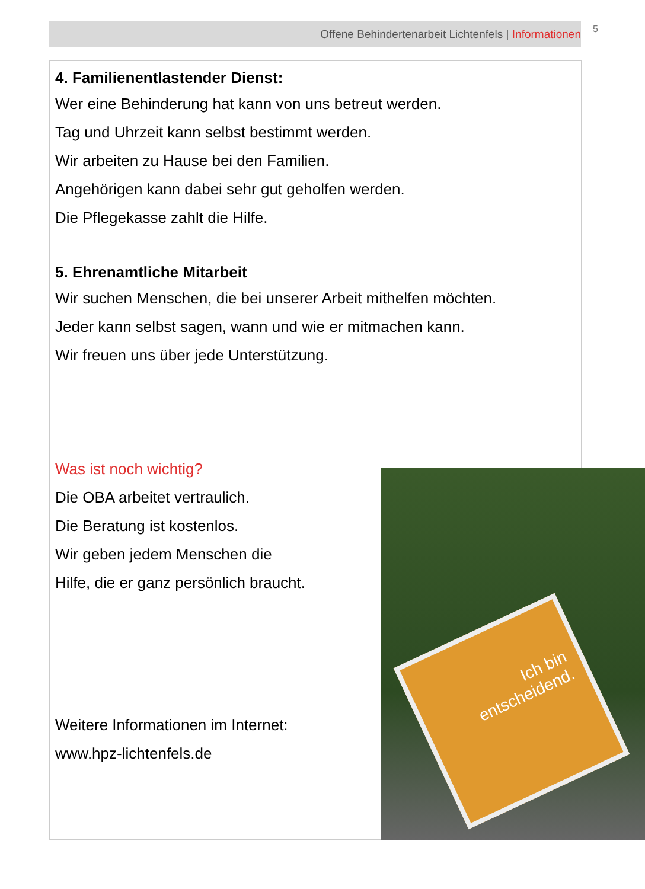Offene Behindertenarbeit Lichtenfels | Informationen 5
4. Familienentlastender Dienst:
Wer eine Behinderung hat kann von uns betreut werden.
Tag und Uhrzeit kann selbst bestimmt werden.
Wir arbeiten zu Hause bei den Familien.
Angehörigen kann dabei sehr gut geholfen werden.
Die Pflegekasse zahlt die Hilfe.
5. Ehrenamtliche Mitarbeit
Wir suchen Menschen, die bei unserer Arbeit mithelfen möchten.
Jeder kann selbst sagen, wann und wie er mitmachen kann.
Wir freuen uns über jede Unterstützung.
Was ist noch wichtig?
Die OBA arbeitet vertraulich.
Die Beratung ist kostenlos.
Wir geben jedem Menschen die
Hilfe, die er ganz persönlich braucht.
Weitere Informationen im Internet:
www.hpz-lichtenfels.de
Ich bin
entscheidend.